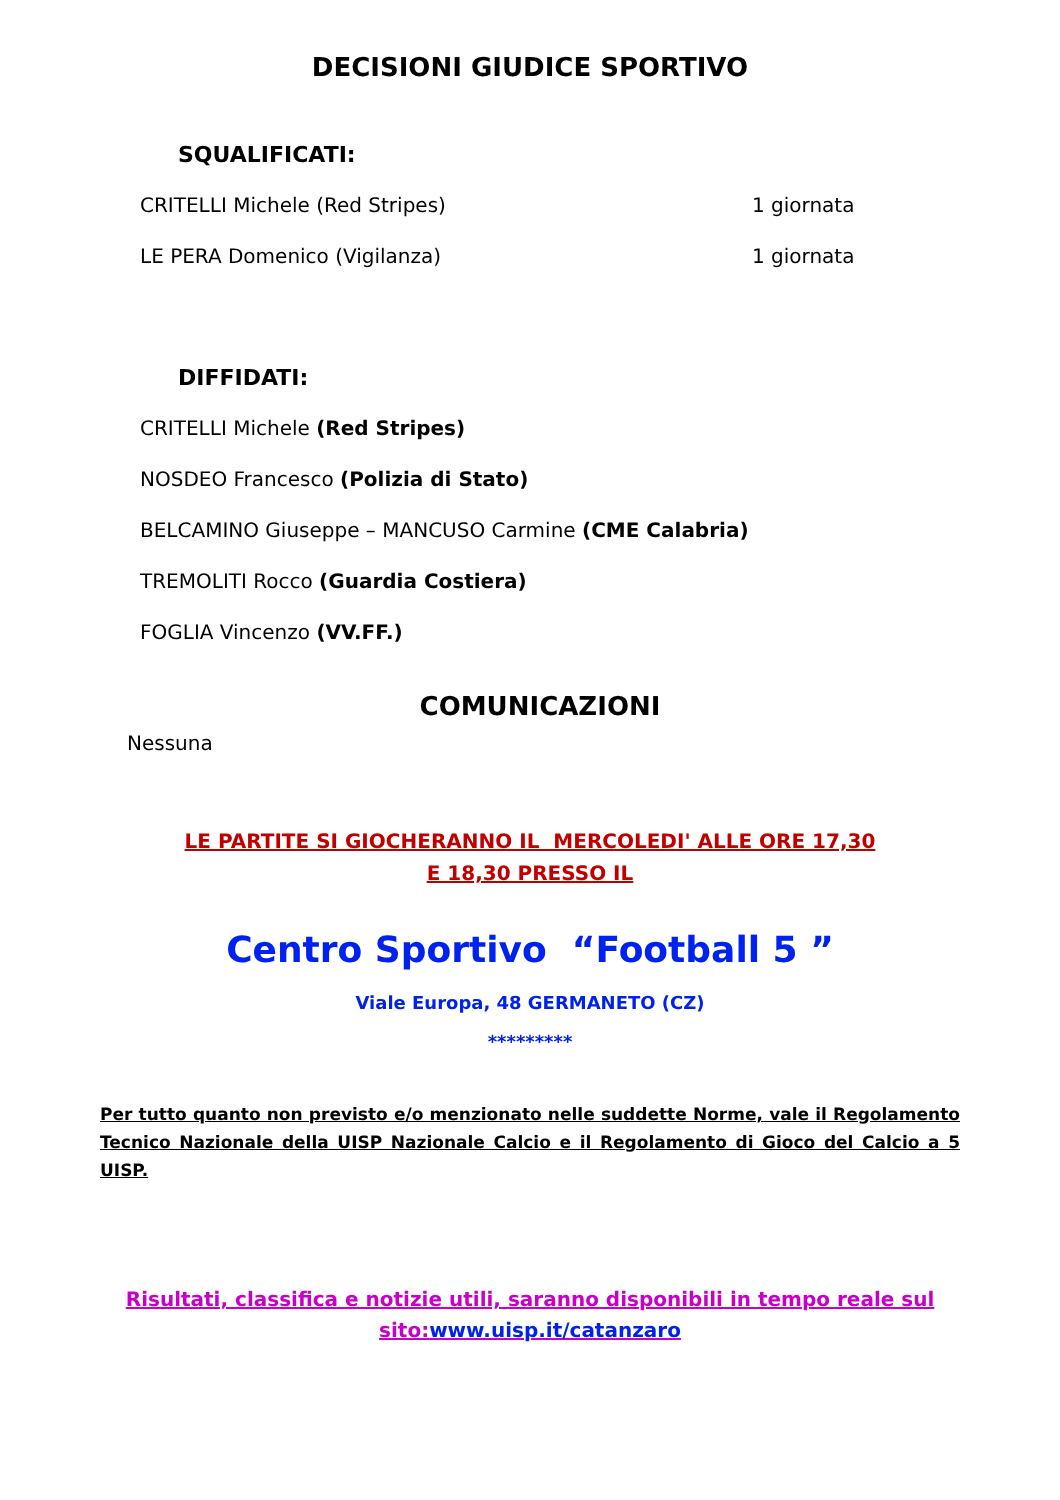DECISIONI GIUDICE SPORTIVO
SQUALIFICATI:
CRITELLI Michele (Red Stripes) 1 giornata
LE PERA Domenico (Vigilanza) 1 giornata
DIFFIDATI:
CRITELLI Michele (Red Stripes)
NOSDEO Francesco (Polizia di Stato)
BELCAMINO Giuseppe – MANCUSO Carmine (CME Calabria)
TREMOLITI Rocco (Guardia Costiera)
FOGLIA Vincenzo (VV.FF.)
COMUNICAZIONI
Nessuna
LE PARTITE SI GIOCHERANNO IL MERCOLEDI' ALLE ORE 17,30
E 18,30 PRESSO IL
Centro Sportivo “Football 5 ”
Viale Europa, 48 GERMANETO (CZ)
*********
Per tutto quanto non previsto e/o menzionato nelle suddette Norme, vale il Regolamento Tecnico Nazionale della UISP Nazionale Calcio e il Regolamento di Gioco del Calcio a 5 UISP.
Risultati, classifica e notizie utili, saranno disponibili in tempo reale sul
sito:www.uisp.it/catanzaro